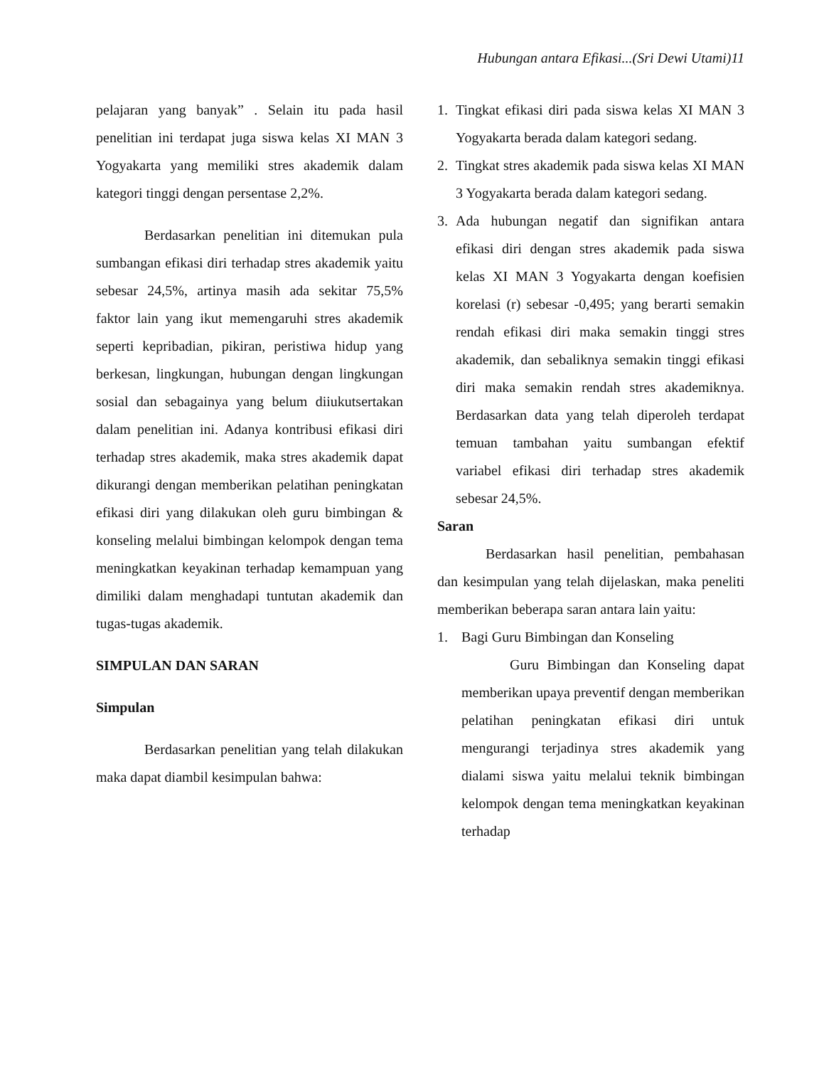Hubungan antara Efikasi...(Sri Dewi Utami)11
pelajaran yang banyak” . Selain itu pada hasil penelitian ini terdapat juga siswa kelas XI MAN 3 Yogyakarta yang memiliki stres akademik dalam kategori tinggi dengan persentase 2,2%.
Berdasarkan penelitian ini ditemukan pula sumbangan efikasi diri terhadap stres akademik yaitu sebesar 24,5%, artinya masih ada sekitar 75,5% faktor lain yang ikut memengaruhi stres akademik seperti kepribadian, pikiran, peristiwa hidup yang berkesan, lingkungan, hubungan dengan lingkungan sosial dan sebagainya yang belum diiukutsertakan dalam penelitian ini. Adanya kontribusi efikasi diri terhadap stres akademik, maka stres akademik dapat dikurangi dengan memberikan pelatihan peningkatan efikasi diri yang dilakukan oleh guru bimbingan & konseling melalui bimbingan kelompok dengan tema meningkatkan keyakinan terhadap kemampuan yang dimiliki dalam menghadapi tuntutan akademik dan tugas-tugas akademik.
SIMPULAN DAN SARAN
Simpulan
Berdasarkan penelitian yang telah dilakukan maka dapat diambil kesimpulan bahwa:
1. Tingkat efikasi diri pada siswa kelas XI MAN 3 Yogyakarta berada dalam kategori sedang.
2. Tingkat stres akademik pada siswa kelas XI MAN 3 Yogyakarta berada dalam kategori sedang.
3. Ada hubungan negatif dan signifikan antara efikasi diri dengan stres akademik pada siswa kelas XI MAN 3 Yogyakarta dengan koefisien korelasi (r) sebesar -0,495; yang berarti semakin rendah efikasi diri maka semakin tinggi stres akademik, dan sebaliknya semakin tinggi efikasi diri maka semakin rendah stres akademiknya. Berdasarkan data yang telah diperoleh terdapat temuan tambahan yaitu sumbangan efektif variabel efikasi diri terhadap stres akademik sebesar 24,5%.
Saran
Berdasarkan hasil penelitian, pembahasan dan kesimpulan yang telah dijelaskan, maka peneliti memberikan beberapa saran antara lain yaitu:
1. Bagi Guru Bimbingan dan Konseling
Guru Bimbingan dan Konseling dapat memberikan upaya preventif dengan memberikan pelatihan peningkatan efikasi diri untuk mengurangi terjadinya stres akademik yang dialami siswa yaitu melalui teknik bimbingan kelompok dengan tema meningkatkan keyakinan terhadap